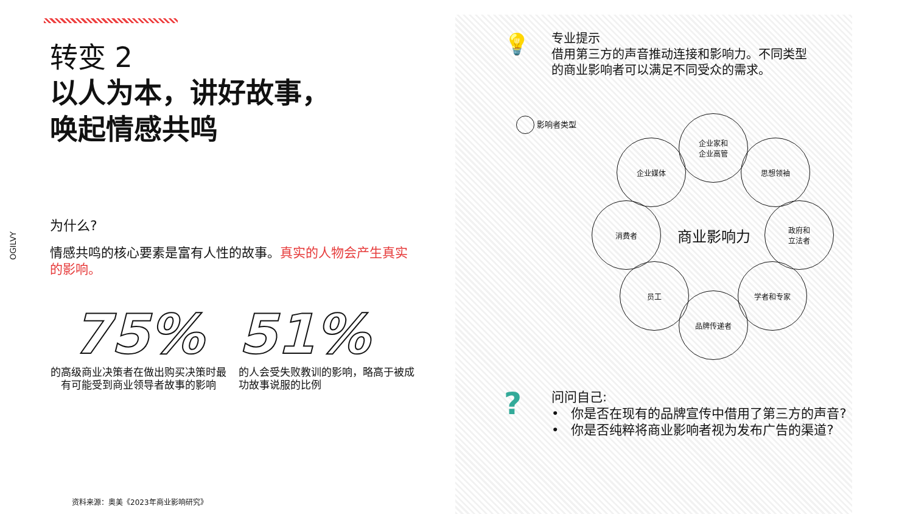OGILVY
转变 2
以人为本，讲好故事，
唤起情感共鸣
为什么?
情感共鸣的核心要素是富有人性的故事。真实的人物会产生真实的影响。
75%
的高级商业决策者在做出购买决策时最有可能受到商业领导者故事的影响
51%
的人会受失败教训的影响，略高于被成功故事说服的比例
资料来源：奥美《2023年商业影响研究》
💡
专业提示
借用第三方的声音推动连接和影响力。不同类型
的商业影响者可以满足不同受众的需求。
影响者类型
企业媒体
企业家和
企业高管
思想领袖
消费者
商业影响力
政府和
立法者
员工 学者和专家
品牌传递者
?
问问自己:
• 你是否在现有的品牌宣传中借用了第三方的声音?
• 你是否纯粹将商业影响者视为发布广告的渠道?